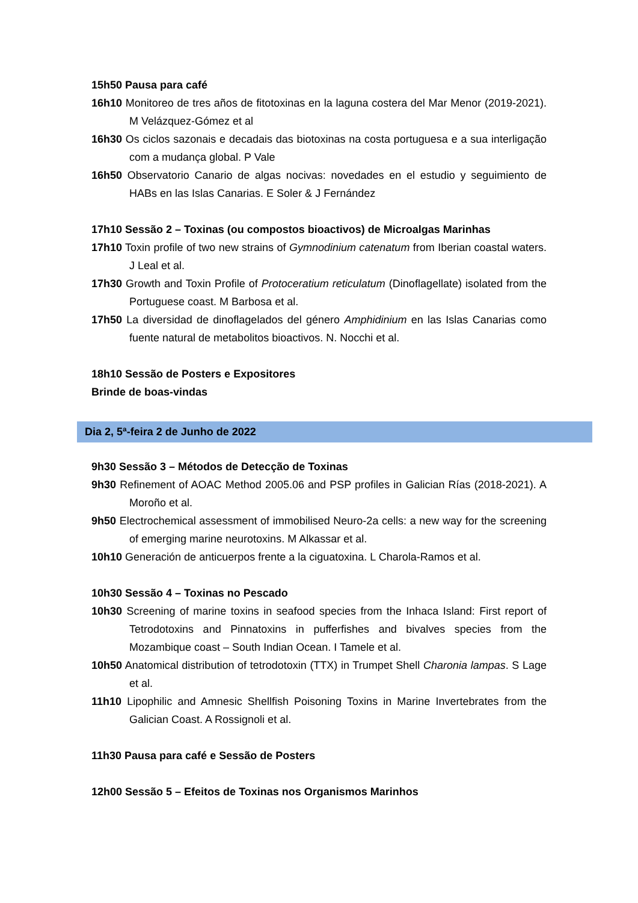15h50 Pausa para café
16h10 Monitoreo de tres años de fitotoxinas en la laguna costera del Mar Menor (2019-2021). M Velázquez-Gómez et al
16h30 Os ciclos sazonais e decadais das biotoxinas na costa portuguesa e a sua interligação com a mudança global. P Vale
16h50 Observatorio Canario de algas nocivas: novedades en el estudio y seguimiento de HABs en las Islas Canarias. E Soler & J Fernández
17h10 Sessão 2 – Toxinas (ou compostos bioactivos) de Microalgas Marinhas
17h10 Toxin profile of two new strains of Gymnodinium catenatum from Iberian coastal waters. J Leal et al.
17h30 Growth and Toxin Profile of Protoceratium reticulatum (Dinoflagellate) isolated from the Portuguese coast. M Barbosa et al.
17h50 La diversidad de dinoflagelados del género Amphidinium en las Islas Canarias como fuente natural de metabolitos bioactivos. N. Nocchi et al.
18h10 Sessão de Posters e Expositores
Brinde de boas-vindas
Dia 2, 5ª-feira 2 de Junho de 2022
9h30 Sessão 3 – Métodos de Detecção de Toxinas
9h30 Refinement of AOAC Method 2005.06 and PSP profiles in Galician Rías (2018-2021). A Moroño et al.
9h50 Electrochemical assessment of immobilised Neuro-2a cells: a new way for the screening of emerging marine neurotoxins. M Alkassar et al.
10h10 Generación de anticuerpos frente a la ciguatoxina. L Charola-Ramos et al.
10h30 Sessão 4 – Toxinas no Pescado
10h30 Screening of marine toxins in seafood species from the Inhaca Island: First report of Tetrodotoxins and Pinnatoxins in pufferfishes and bivalves species from the Mozambique coast – South Indian Ocean. I Tamele et al.
10h50 Anatomical distribution of tetrodotoxin (TTX) in Trumpet Shell Charonia lampas. S Lage et al.
11h10 Lipophilic and Amnesic Shellfish Poisoning Toxins in Marine Invertebrates from the Galician Coast. A Rossignoli et al.
11h30 Pausa para café e Sessão de Posters
12h00 Sessão 5 – Efeitos de Toxinas nos Organismos Marinhos